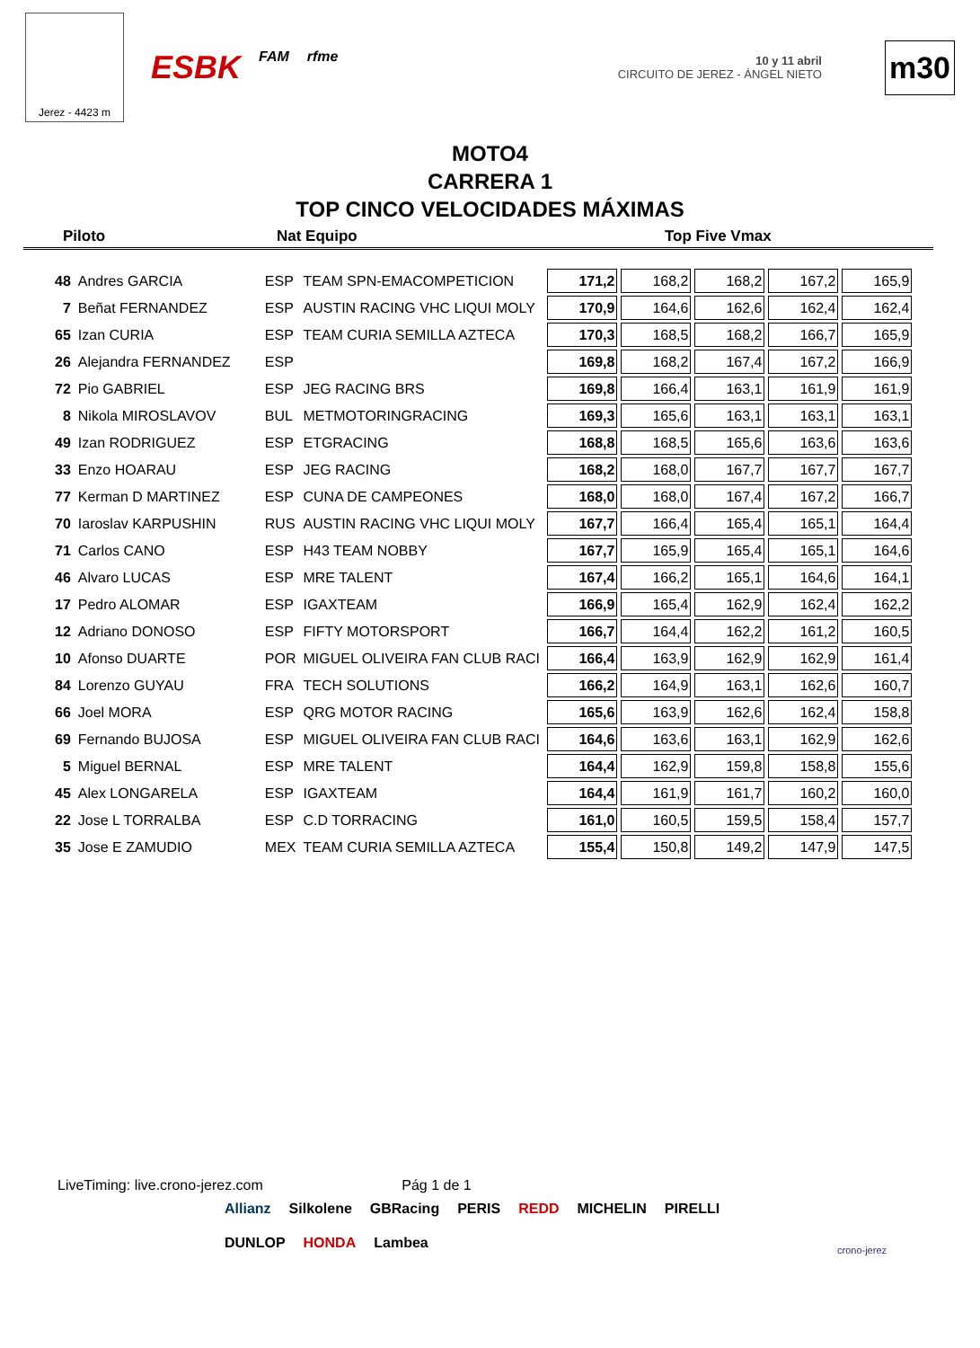Jerez - 4423 m
ESBK FAM rfme
10 y 11 abril
CIRCUITO DE JEREZ - ÁNGEL NIETO
m30
MOTO4
CARRERA 1
TOP CINCO VELOCIDADES MÁXIMAS
Piloto Nat Equipo Top Five Vmax
| 48 | Andres GARCIA | ESP | TEAM SPN-EMACOMPETICION | 171,2 | 168,2 | 168,2 | 167,2 | 165,9 |
| 7 | Beñat FERNANDEZ | ESP | AUSTIN RACING VHC LIQUI MOLY | 170,9 | 164,6 | 162,6 | 162,4 | 162,4 |
| 65 | Izan CURIA | ESP | TEAM CURIA SEMILLA AZTECA | 170,3 | 168,5 | 168,2 | 166,7 | 165,9 |
| 26 | Alejandra FERNANDEZ | ESP | | 169,8 | 168,2 | 167,4 | 167,2 | 166,9 |
| 72 | Pio GABRIEL | ESP | JEG RACING BRS | 169,8 | 166,4 | 163,1 | 161,9 | 161,9 |
| 8 | Nikola MIROSLAVOV | BUL | METMOTORINGRACING | 169,3 | 165,6 | 163,1 | 163,1 | 163,1 |
| 49 | Izan RODRIGUEZ | ESP | ETGRACING | 168,8 | 168,5 | 165,6 | 163,6 | 163,6 |
| 33 | Enzo HOARAU | ESP | JEG RACING | 168,2 | 168,0 | 167,7 | 167,7 | 167,7 |
| 77 | Kerman D MARTINEZ | ESP | CUNA DE CAMPEONES | 168,0 | 168,0 | 167,4 | 167,2 | 166,7 |
| 70 | Iaroslav KARPUSHIN | RUS | AUSTIN RACING VHC LIQUI MOLY | 167,7 | 166,4 | 165,4 | 165,1 | 164,4 |
| 71 | Carlos CANO | ESP | H43 TEAM NOBBY | 167,7 | 165,9 | 165,4 | 165,1 | 164,6 |
| 46 | Alvaro LUCAS | ESP | MRE TALENT | 167,4 | 166,2 | 165,1 | 164,6 | 164,1 |
| 17 | Pedro ALOMAR | ESP | IGAXTEAM | 166,9 | 165,4 | 162,9 | 162,4 | 162,2 |
| 12 | Adriano DONOSO | ESP | FIFTY MOTORSPORT | 166,7 | 164,4 | 162,2 | 161,2 | 160,5 |
| 10 | Afonso DUARTE | POR | MIGUEL OLIVEIRA FAN CLUB RACI | 166,4 | 163,9 | 162,9 | 162,9 | 161,4 |
| 84 | Lorenzo GUYAU | FRA | TECH SOLUTIONS | 166,2 | 164,9 | 163,1 | 162,6 | 160,7 |
| 66 | Joel MORA | ESP | QRG MOTOR RACING | 165,6 | 163,9 | 162,6 | 162,4 | 158,8 |
| 69 | Fernando BUJOSA | ESP | MIGUEL OLIVEIRA FAN CLUB RACI | 164,6 | 163,6 | 163,1 | 162,9 | 162,6 |
| 5 | Miguel BERNAL | ESP | MRE TALENT | 164,4 | 162,9 | 159,8 | 158,8 | 155,6 |
| 45 | Alex LONGARELA | ESP | IGAXTEAM | 164,4 | 161,9 | 161,7 | 160,2 | 160,0 |
| 22 | Jose L TORRALBA | ESP | C.D TORRACING | 161,0 | 160,5 | 159,5 | 158,4 | 157,7 |
| 35 | Jose E ZAMUDIO | MEX | TEAM CURIA SEMILLA AZTECA | 155,4 | 150,8 | 149,2 | 147,9 | 147,5 |
LiveTiming: live.crono-jerez.com Pág 1 de 1
Allianz Silkolene GBRacing PERIS REDD MICHELIN PIRELLI DUNLOP HONDA Lambea
crono-jerez